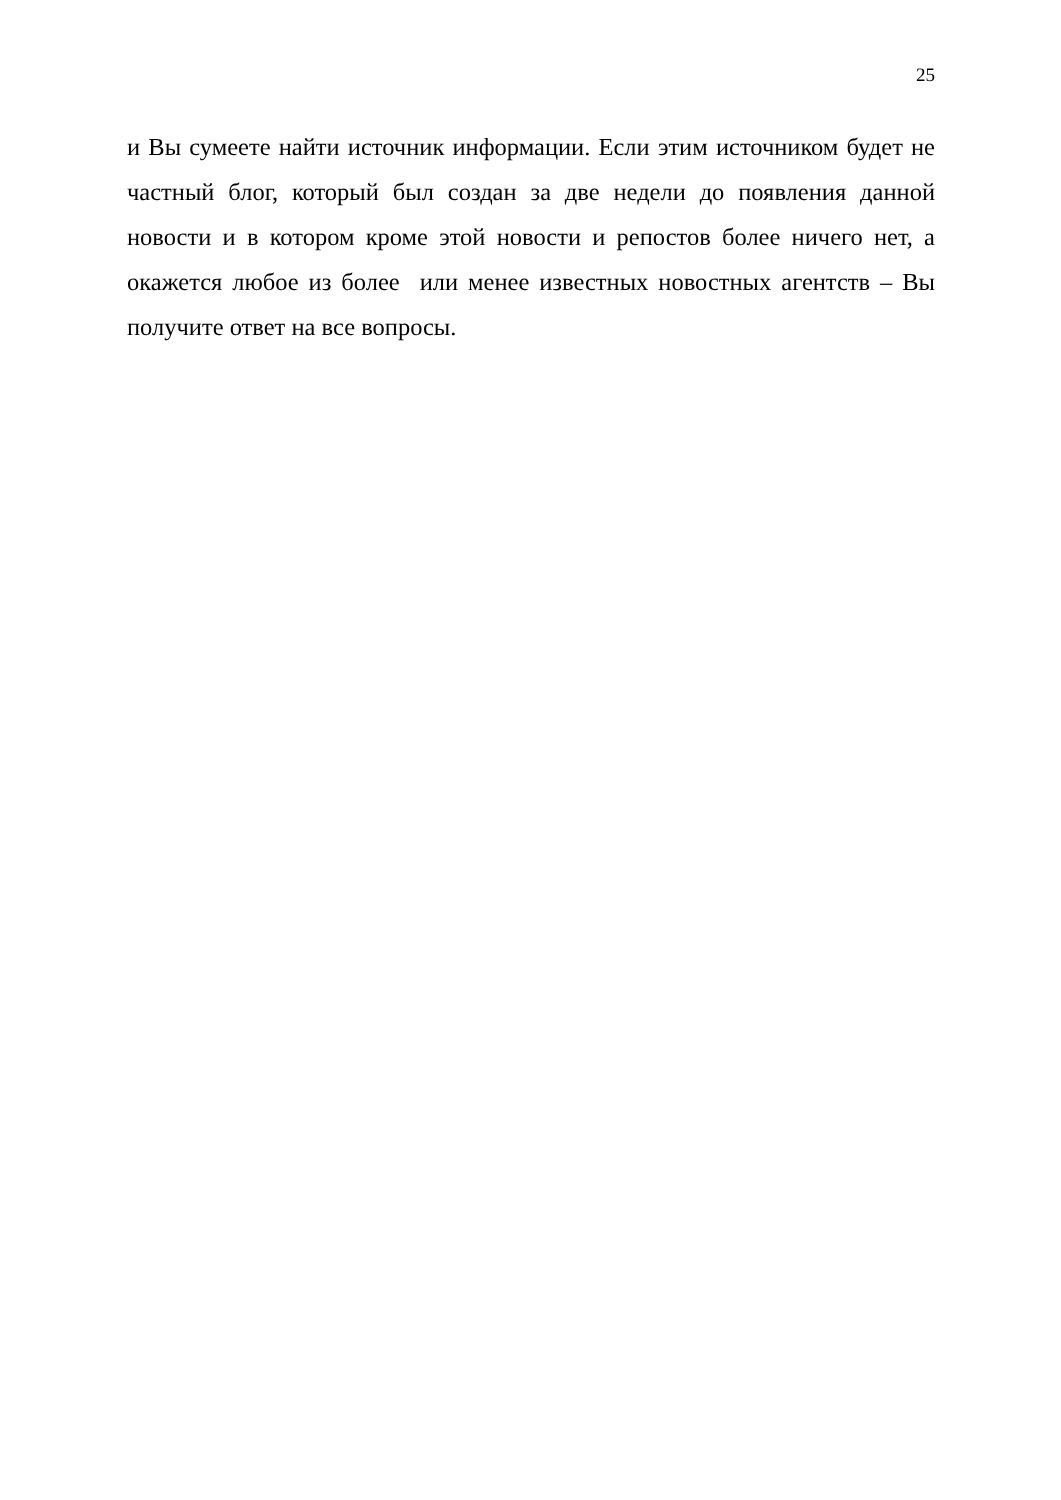25
и Вы сумеете найти источник информации. Если этим источником будет не частный блог, который был создан за две недели до появления данной новости и в котором кроме этой новости и репостов более ничего нет, а окажется любое из более или менее известных новостных агентств – Вы получите ответ на все вопросы.